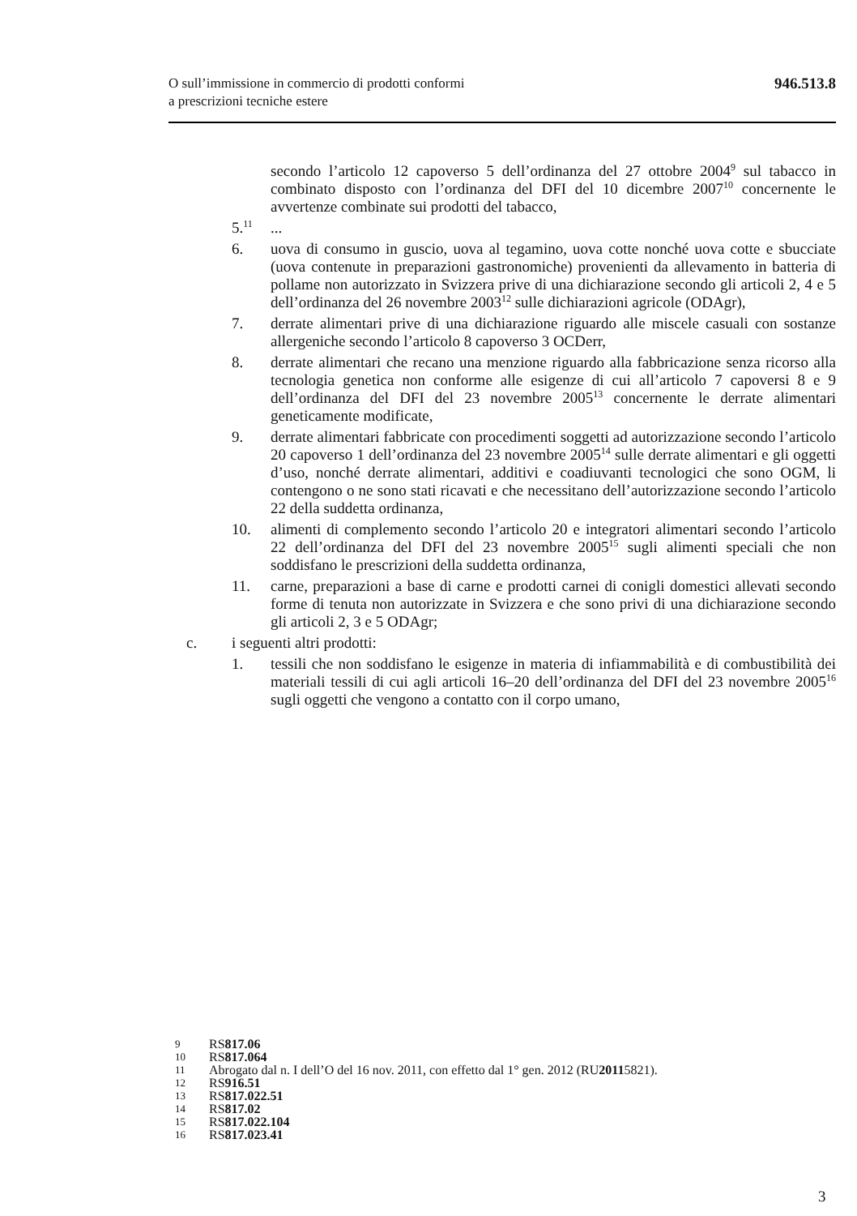O sull’immissione in commercio di prodotti conformi
a prescrizioni tecniche estere
946.513.8
secondo l’articolo 12 capoverso 5 dell’ordinanza del 27 ottobre 2004<sup>9</sup> sul tabacco in combinato disposto con l’ordinanza del DFI del 10 dicembre 2007<sup>10</sup> concernente le avvertenze combinate sui prodotti del tabacco,
5.<sup>11</sup>
...
6. uova di consumo in guscio, uova al tegamino, uova cotte nonché uova cotte e sbucciate (uova contenute in preparazioni gastronomiche) provenienti da allevamento in batteria di pollame non autorizzato in Svizzera prive di una dichiarazione secondo gli articoli 2, 4 e 5 dell’ordinanza del 26 novembre 2003<sup>12</sup> sulle dichiarazioni agricole (ODAgr),
7. derrate alimentari prive di una dichiarazione riguardo alle miscele casuali con sostanze allergeniche secondo l’articolo 8 capoverso 3 OCDerr,
8. derrate alimentari che recano una menzione riguardo alla fabbricazione senza ricorso alla tecnologia genetica non conforme alle esigenze di cui all’articolo 7 capoversi 8 e 9 dell’ordinanza del DFI del 23 novembre 2005<sup>13</sup> concernente le derrate alimentari geneticamente modificate,
9. derrate alimentari fabbricate con procedimenti soggetti ad autorizzazione secondo l’articolo 20 capoverso 1 dell’ordinanza del 23 novembre 2005<sup>14</sup> sulle derrate alimentari e gli oggetti d’uso, nonché derrate alimentari, additivi e coadiuvanti tecnologici che sono OGM, li contengono o ne sono stati ricavati e che necessitano dell’autorizzazione secondo l’articolo 22 della suddetta ordinanza,
10. alimenti di complemento secondo l’articolo 20 e integratori alimentari secondo l’articolo 22 dell’ordinanza del DFI del 23 novembre 2005<sup>15</sup> sugli alimenti speciali che non soddisfano le prescrizioni della suddetta ordinanza,
11. carne, preparazioni a base di carne e prodotti carnei di conigli domestici allevati secondo forme di tenuta non autorizzate in Svizzera e che sono privi di una dichiarazione secondo gli articoli 2, 3 e 5 ODAgr;
c. i seguenti altri prodotti:
1. tessili che non soddisfano le esigenze in materia di infiammabilità e di combustibilità dei materiali tessili di cui agli articoli 16–20 dell’ordinanza del DFI del 23 novembre 2005<sup>16</sup> sugli oggetti che vengono a contatto con il corpo umano,
9 RS 817.06
10 RS 817.064
11 Abrogato dal n. I dell’O del 16 nov. 2011, con effetto dal 1° gen. 2012 (RU 2011 5821).
12 RS 916.51
13 RS 817.022.51
14 RS 817.02
15 RS 817.022.104
16 RS 817.023.41
3